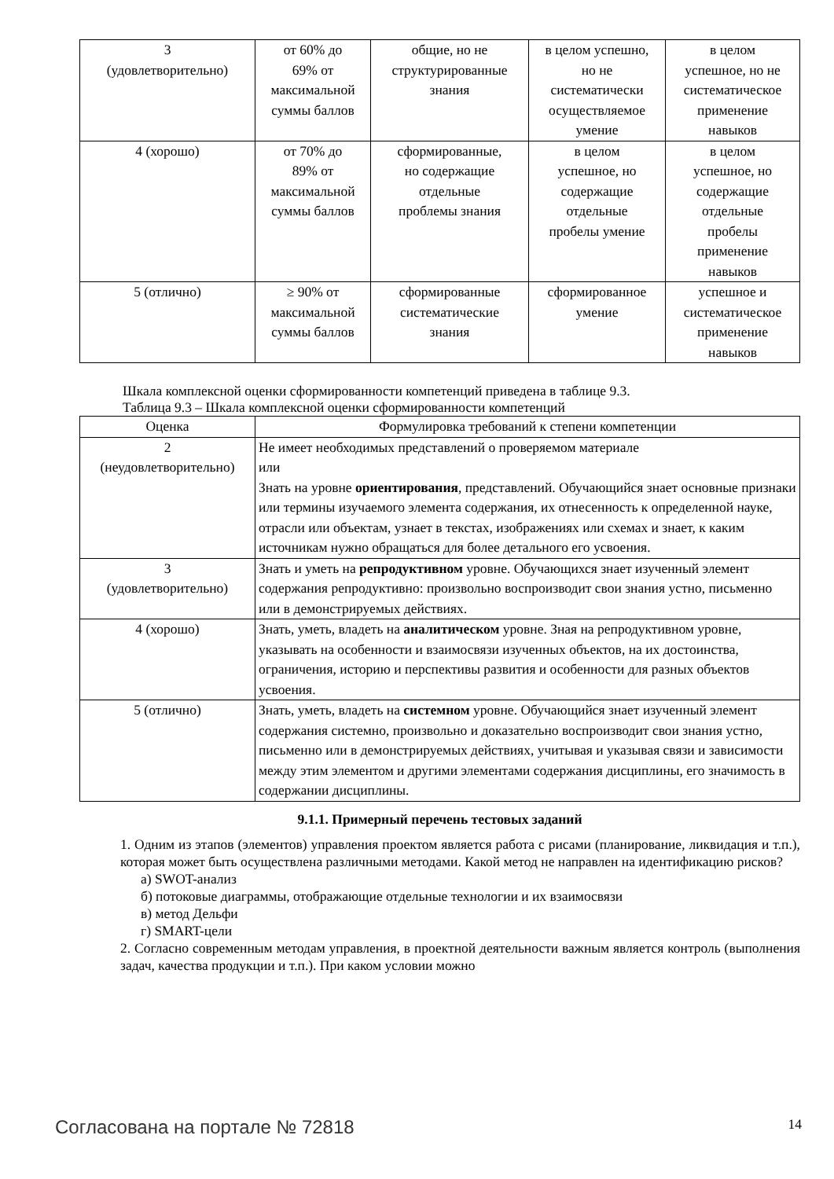| 3 (удовлетворительно) | от 60% до 69% от максимальной суммы баллов | общие, но не структурированные знания | в целом успешно, но не систематически осуществляемое умение | в целом успешное, но не систематическое применение навыков |
| 4 (хорошо) | от 70% до 89% от максимальной суммы баллов | сформированные, но содержащие отдельные проблемы знания | в целом успешное, но содержащие отдельные пробелы умение | в целом успешное, но содержащие отдельные пробелы применение навыков |
| 5 (отлично) | ≥ 90% от максимальной суммы баллов | сформированные систематические знания | сформированное умение | успешное и систематическое применение навыков |
Шкала комплексной оценки сформированности компетенций приведена в таблице 9.3.
Таблица 9.3 – Шкала комплексной оценки сформированности компетенций
| Оценка | Формулировка требований к степени компетенции |
| --- | --- |
| 2 (неудовлетворительно) | Не имеет необходимых представлений о проверяемом материале или Знать на уровне ориентирования , представлений. Обучающийся знает основные признаки или термины изучаемого элемента содержания, их отнесенность к определенной науке, отрасли или объектам, узнает в текстах, изображениях или схемах и знает, к каким источникам нужно обращаться для более детального его усвоения. |
| 3 (удовлетворительно) | Знать и уметь на репродуктивном уровне. Обучающихся знает изученный элемент содержания репродуктивно: произвольно воспроизводит свои знания устно, письменно или в демонстрируемых действиях. |
| 4 (хорошо) | Знать, уметь, владеть на аналитическом уровне. Зная на репродуктивном уровне, указывать на особенности и взаимосвязи изученных объектов, на их достоинства, ограничения, историю и перспективы развития и особенности для разных объектов усвоения. |
| 5 (отлично) | Знать, уметь, владеть на системном уровне. Обучающийся знает изученный элемент содержания системно, произвольно и доказательно воспроизводит свои знания устно, письменно или в демонстрируемых действиях, учитывая и указывая связи и зависимости между этим элементом и другими элементами содержания дисциплины, его значимость в содержании дисциплины. |
9.1.1. Примерный перечень тестовых заданий
1. Одним из этапов (элементов) управления проектом является работа с рисами (планирование, ликвидация и т.п.), которая может быть осуществлена различными методами. Какой метод не направлен на идентификацию рисков?
а) SWOT-анализ
б) потоковые диаграммы, отображающие отдельные технологии и их взаимосвязи
в) метод Дельфи
г) SMART-цели
2. Согласно современным методам управления, в проектной деятельности важным является контроль (выполнения задач, качества продукции и т.п.). При каком условии можно
Согласована на портале № 72818 14